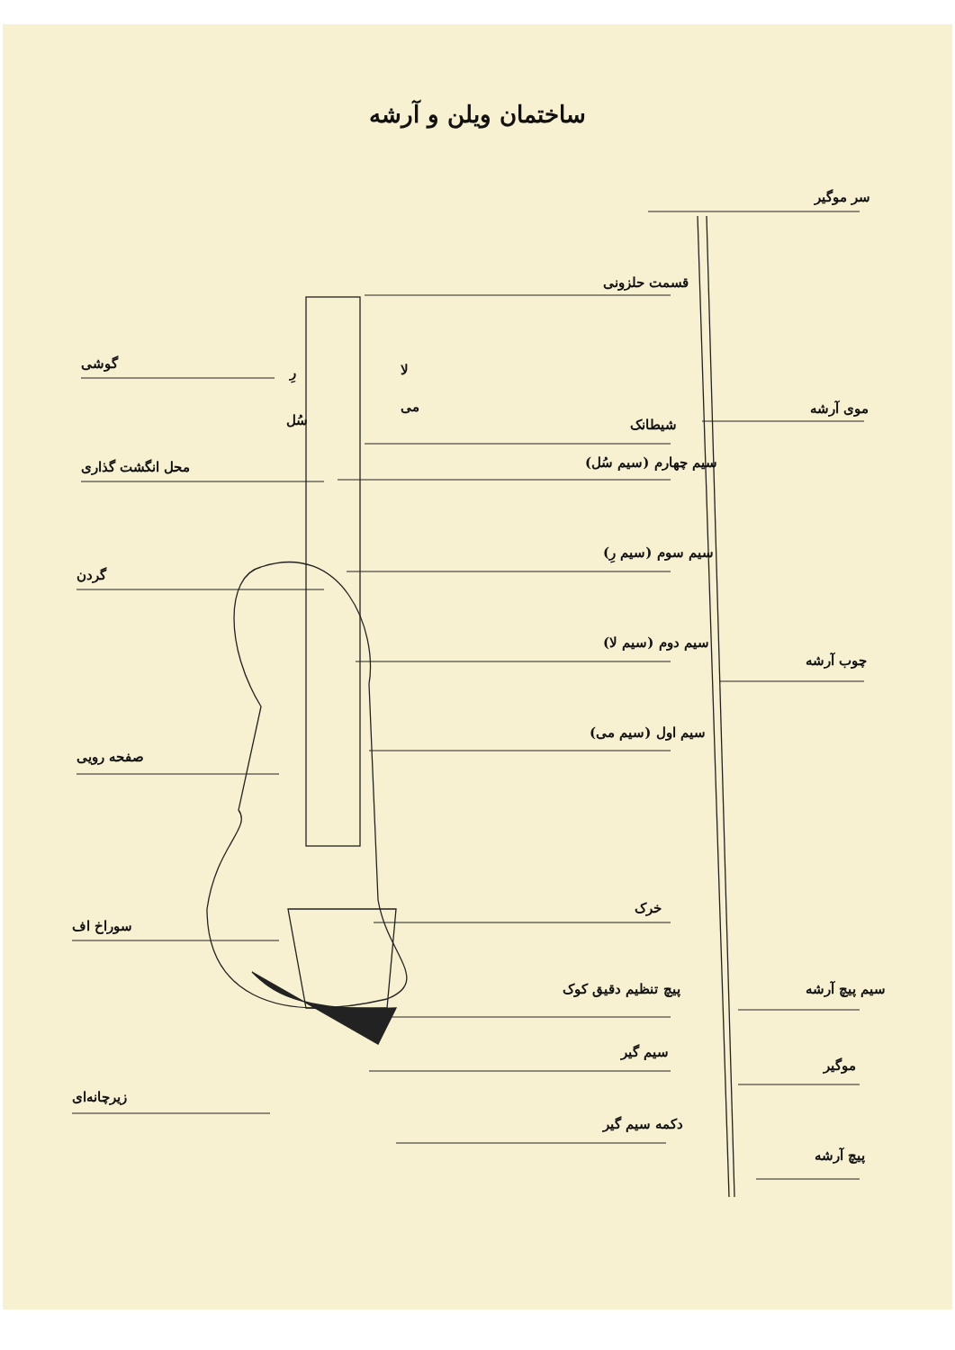ساختمان ویلن و آرشه
سر موگیر
قسمت حلزونی
گوشی
موی آرشه
شیطانک
محل انگشت گذاری سیم چهارم (سیم سُل)
سیم سوم (سیم رِ)
گردن
سیم دوم (سیم لا)
چوب آرشه
سیم اول (سیم می)
صفحه رویی
خرک
سوراخ اف
پیچ تنظیم دقیق کوک سیم پیچ آرشه
سیم گیر
موگیر
زیرچانه‌ای
دکمه سیم گیر
پیچ آرشه
لا
رِ
می
سُل